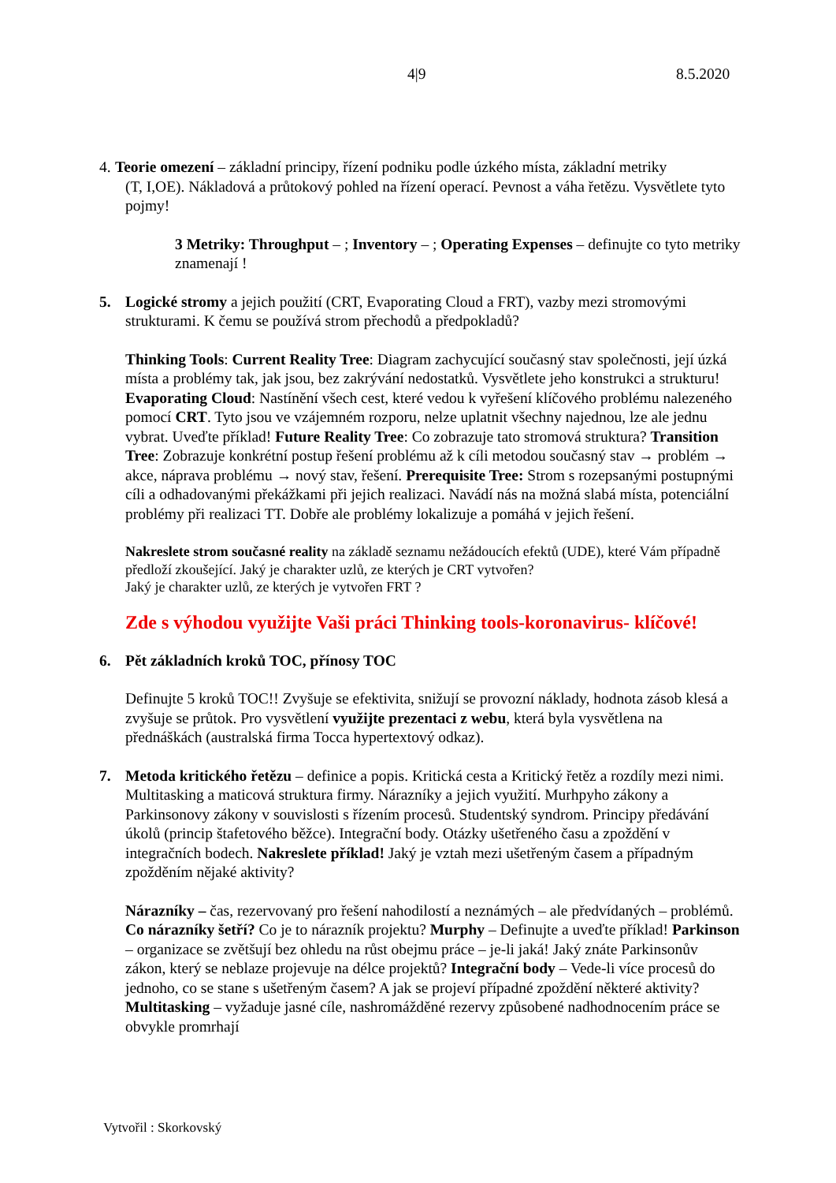4|9 8.5.2020
4.
Teorie omezení – základní principy, řízení podniku podle úzkého místa, základní metriky
(T, I,OE). Nákladová a průtokový pohled na řízení operací. Pevnost a váha řetězu. Vysvětlete tyto pojmy!
3 Metriky: Throughput – ; Inventory – ; Operating Expenses – definujte co tyto metriky znamenají !
5. Logické stromy a jejich použití (CRT, Evaporating Cloud a FRT), vazby mezi stromovými strukturami. K čemu se používá strom přechodů a předpokladů?
Thinking Tools: Current Reality Tree: Diagram zachycující současný stav společnosti, její úzká místa a problémy tak, jak jsou, bez zakrývání nedostatků. Vysvětlete jeho konstrukci a strukturu! Evaporating Cloud: Nastínění všech cest, které vedou k vyřešení klíčového problému nalezeného pomocí CRT. Tyto jsou ve vzájemném rozporu, nelze uplatnit všechny najednou, lze ale jednu vybrat. Uveďte příklad! Future Reality Tree: Co zobrazuje tato stromová struktura? Transition Tree: Zobrazuje konkrétní postup řešení problému až k cíli metodou současný stav → problém → akce, náprava problému → nový stav, řešení. Prerequisite Tree: Strom s rozepsanými postupnými cíli a odhadovanými překážkami při jejich realizaci. Navádí nás na možná slabá místa, potenciální problémy při realizaci TT. Dobře ale problémy lokalizuje a pomáhá v jejich řešení.
Nakreslete strom současné reality na základě seznamu nežádoucích efektů (UDE), které Vám případně předloží zkoušející. Jaký je charakter uzlů, ze kterých je CRT vytvořen?
Jaký je charakter uzlů, ze kterých je vytvořen FRT ?
Zde s výhodou využijte Vaši práci Thinking tools-koronavirus- klíčové!
6. Pět základních kroků TOC, přínosy TOC
Definujte 5 kroků TOC!! Zvyšuje se efektivita, snižují se provozní náklady, hodnota zásob klesá a zvyšuje se průtok. Pro vysvětlení využijte prezentaci z webu, která byla vysvětlena na přednáškách (australská firma Tocca hypertextový odkaz).
7. Metoda kritického řetězu – definice a popis. Kritická cesta a Kritický řetěz a rozdíly mezi nimi. Multitasking a maticová struktura firmy. Nárazníky a jejich využití. Murhpyho zákony a Parkinsonovy zákony v souvislosti s řízením procesů. Studentský syndrom. Principy předávání úkolů (princip štafetového běžce). Integrační body. Otázky ušetřeného času a zpoždění v integračních bodech. Nakreslete příklad! Jaký je vztah mezi ušetřeným časem a případným zpožděním nějaké aktivity?
Nárazníky – čas, rezervovaný pro řešení nahodilostí a neznámých – ale předvídaných – problémů. Co nárazníky šetří? Co je to nárazník projektu? Murphy – Definujte a uveďte příklad! Parkinson – organizace se zvětšují bez ohledu na růst obejmu práce – je-li jaká! Jaký znáte Parkinsonův zákon, který se neblaze projevuje na délce projektů? Integrační body – Vede-li více procesů do jednoho, co se stane s ušetřeným časem? A jak se projeví případné zpoždění některé aktivity? Multitasking – vyžaduje jasné cíle, nashromážděné rezervy způsobené nadhodnocením práce se obvykle promrhají
Vytvořil : Skorkovský